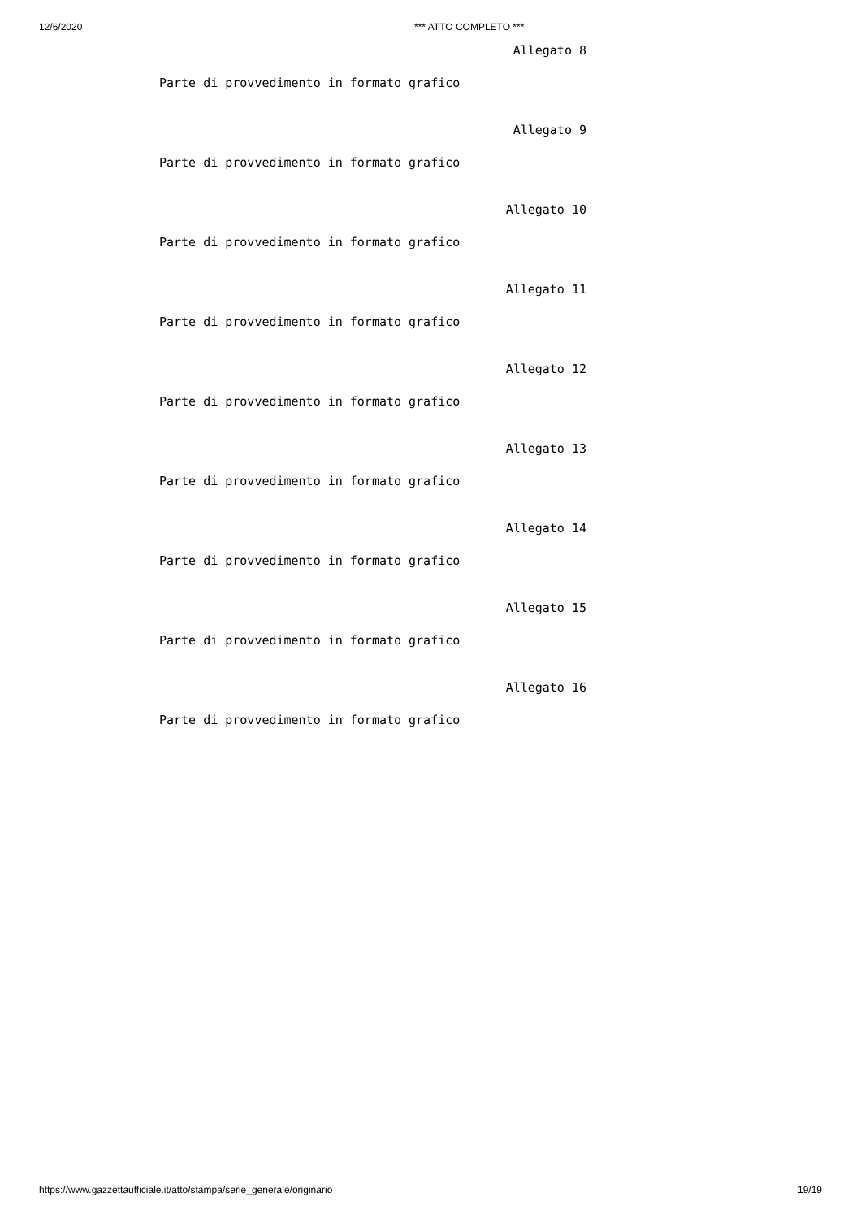12/6/2020 *** ATTO COMPLETO ***
Allegato 8
Parte di provvedimento in formato grafico
Allegato 9
Parte di provvedimento in formato grafico
Allegato 10
Parte di provvedimento in formato grafico
Allegato 11
Parte di provvedimento in formato grafico
Allegato 12
Parte di provvedimento in formato grafico
Allegato 13
Parte di provvedimento in formato grafico
Allegato 14
Parte di provvedimento in formato grafico
Allegato 15
Parte di provvedimento in formato grafico
Allegato 16
Parte di provvedimento in formato grafico
https://www.gazzettaufficiale.it/atto/stampa/serie_generale/originario 19/19